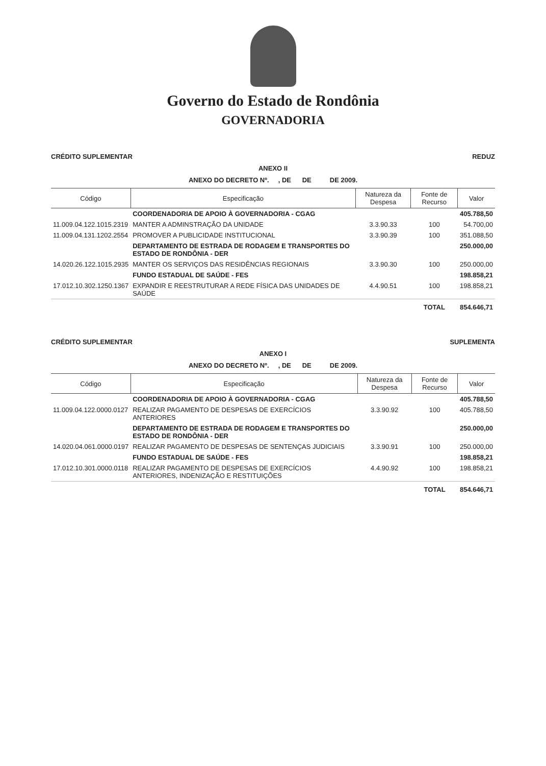Governo do Estado de Rondônia
GOVERNADORIA
CRÉDITO SUPLEMENTAR REDUZ
ANEXO II
ANEXO DO DECRETO Nº. , DE DE DE 2009.
| Código | Especificação | Natureza da Despesa | Fonte de Recurso | Valor |
| --- | --- | --- | --- | --- |
| | COORDENADORIA DE APOIO À GOVERNADORIA - CGAG | | | 405.788,50 |
| 11.009.04.122.1015.2319 | MANTER A ADMINSTRAÇÃO DA UNIDADE | 3.3.90.33 | 100 | 54.700,00 |
| 11.009.04.131.1202.2554 | PROMOVER A PUBLICIDADE INSTITUCIONAL | 3.3.90.39 | 100 | 351.088,50 |
| | DEPARTAMENTO DE ESTRADA DE RODAGEM E TRANSPORTES DO ESTADO DE RONDÔNIA - DER | | | 250.000,00 |
| 14.020.26.122.1015.2935 | MANTER OS SERVIÇOS DAS RESIDÊNCIAS REGIONAIS | 3.3.90.30 | 100 | 250.000,00 |
| | FUNDO ESTADUAL DE SAÚDE - FES | | | 198.858,21 |
| 17.012.10.302.1250.1367 | EXPANDIR E REESTRUTURAR A REDE FÍSICA DAS UNIDADES DE SAÚDE | 4.4.90.51 | 100 | 198.858,21 |
| | | | TOTAL | 854.646,71 |
CRÉDITO SUPLEMENTAR SUPLEMENTA
ANEXO I
ANEXO DO DECRETO Nº. , DE DE DE 2009.
| Código | Especificação | Natureza da Despesa | Fonte de Recurso | Valor |
| --- | --- | --- | --- | --- |
| | COORDENADORIA DE APOIO À GOVERNADORIA - CGAG | | | 405.788,50 |
| 11.009.04.122.0000.0127 | REALIZAR PAGAMENTO DE DESPESAS DE EXERCÍCIOS ANTERIORES | 3.3.90.92 | 100 | 405.788,50 |
| | DEPARTAMENTO DE ESTRADA DE RODAGEM E TRANSPORTES DO ESTADO DE RONDÔNIA - DER | | | 250.000,00 |
| 14.020.04.061.0000.0197 | REALIZAR PAGAMENTO DE DESPESAS DE SENTENÇAS JUDICIAIS | 3.3.90.91 | 100 | 250.000,00 |
| | FUNDO ESTADUAL DE SAÚDE - FES | | | 198.858,21 |
| 17.012.10.301.0000.0118 | REALIZAR PAGAMENTO DE DESPESAS DE EXERCÍCIOS ANTERIORES, INDENIZAÇÃO E RESTITUIÇÕES | 4.4.90.92 | 100 | 198.858,21 |
| | | | TOTAL | 854.646,71 |